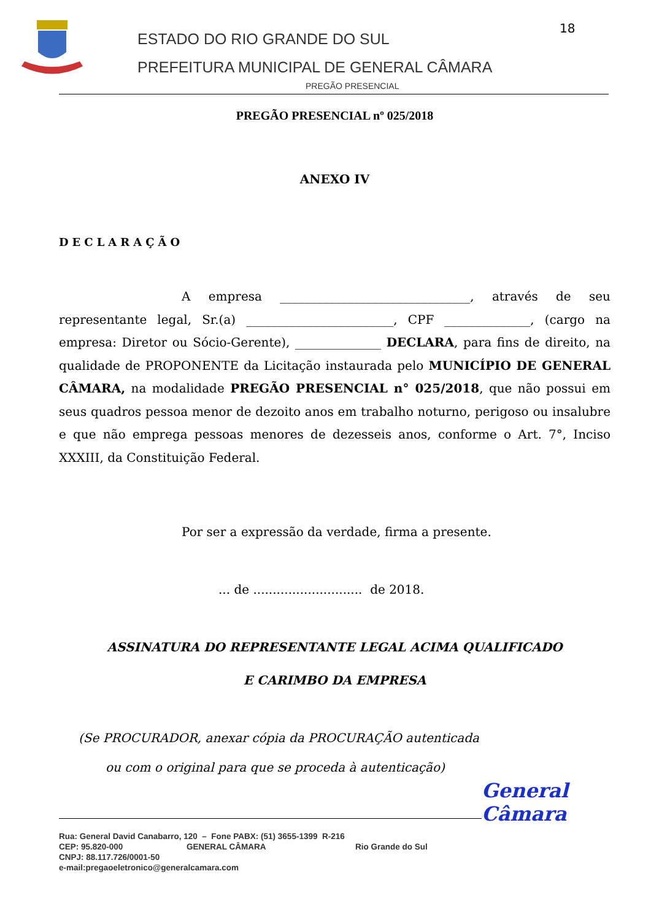ESTADO DO RIO GRANDE DO SUL
PREFEITURA MUNICIPAL DE GENERAL CÂMARA
18
PREGÃO PRESENCIAL
PREGÃO PRESENCIAL nº 025/2018
ANEXO IV
DECLARAÇÃO
A empresa _______________________________, através de seu representante legal, Sr.(a) ________________________, CPF ______________, (cargo na empresa: Diretor ou Sócio-Gerente), ______________ DECLARA, para fins de direito, na qualidade de PROPONENTE da Licitação instaurada pelo MUNICÍPIO DE GENERAL CÂMARA, na modalidade PREGÃO PRESENCIAL n° 025/2018, que não possui em seus quadros pessoa menor de dezoito anos em trabalho noturno, perigoso ou insalubre e que não emprega pessoas menores de dezesseis anos, conforme o Art. 7°, Inciso XXXIII, da Constituição Federal.
Por ser a expressão da verdade, firma a presente.
... de ............................ de 2018.
ASSINATURA DO REPRESENTANTE LEGAL ACIMA QUALIFICADO
E CARIMBO DA EMPRESA
(Se PROCURADOR, anexar cópia da PROCURAÇÃO autenticada
ou com o original para que se proceda à autenticação)
General Câmara
Rua: General David Canabarro, 120 – Fone PABX: (51) 3655-1399 R-216
CEP: 95.820-000 GENERAL CÂMARA Rio Grande do Sul
CNPJ: 88.117.726/0001-50
e-mail:pregaoeletronico@generalcamara.com